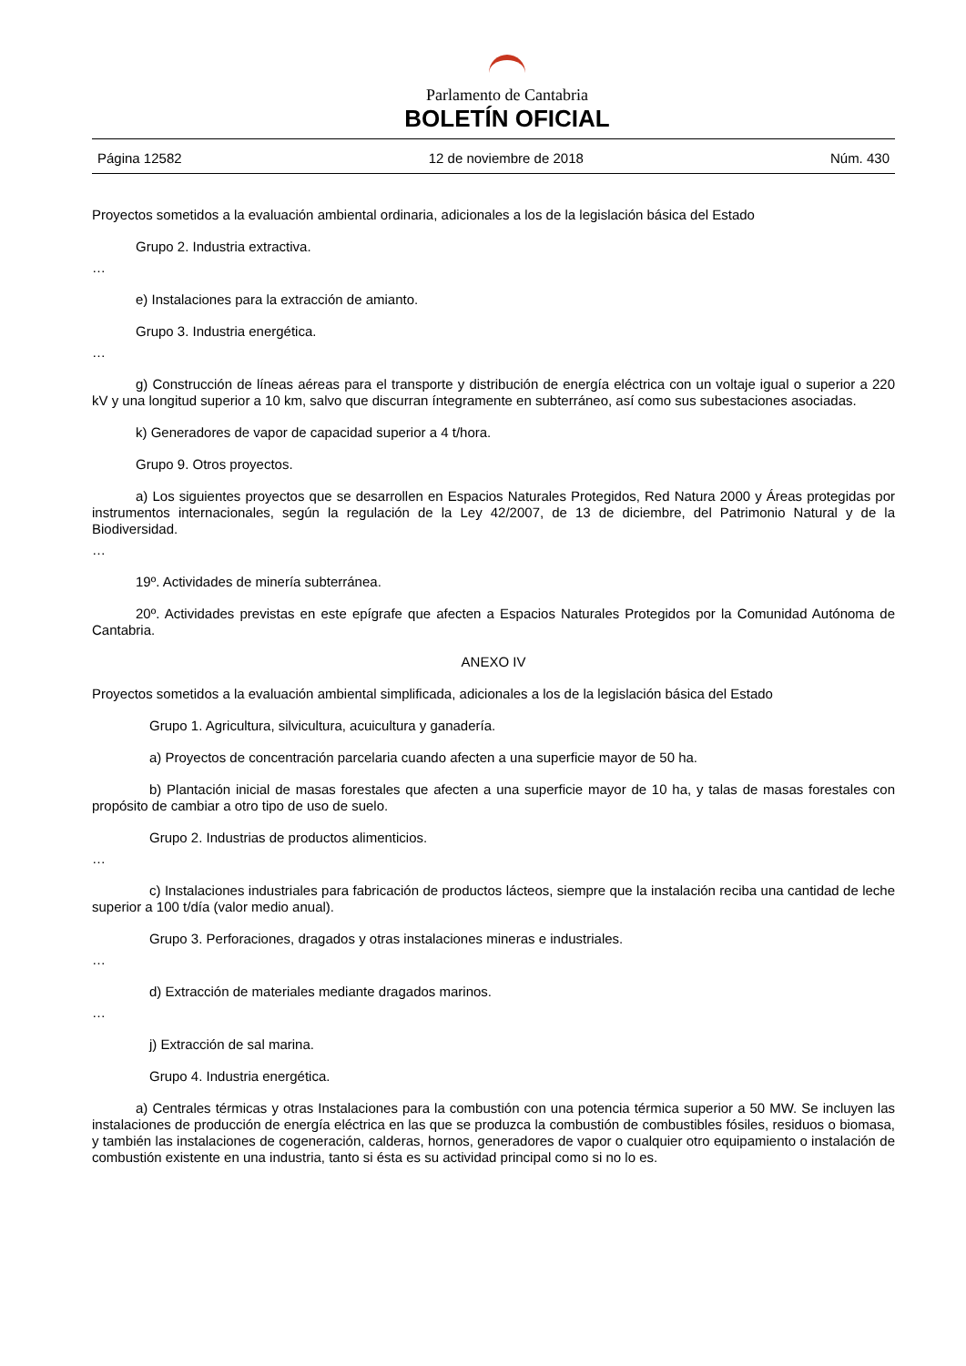Parlamento de Cantabria
BOLETÍN OFICIAL
Página 12582 12 de noviembre de 2018 Núm. 430
Proyectos sometidos a la evaluación ambiental ordinaria, adicionales a los de la legislación básica del Estado
Grupo 2. Industria extractiva.
…
e) Instalaciones para la extracción de amianto.
Grupo 3. Industria energética.
…
g) Construcción de líneas aéreas para el transporte y distribución de energía eléctrica con un voltaje igual o superior a 220 kV y una longitud superior a 10 km, salvo que discurran íntegramente en subterráneo, así como sus subestaciones asociadas.
k) Generadores de vapor de capacidad superior a 4 t/hora.
Grupo 9. Otros proyectos.
a) Los siguientes proyectos que se desarrollen en Espacios Naturales Protegidos, Red Natura 2000 y Áreas protegidas por instrumentos internacionales, según la regulación de la Ley 42/2007, de 13 de diciembre, del Patrimonio Natural y de la Biodiversidad.
…
19º. Actividades de minería subterránea.
20º. Actividades previstas en este epígrafe que afecten a Espacios Naturales Protegidos por la Comunidad Autónoma de Cantabria.
ANEXO IV
Proyectos sometidos a la evaluación ambiental simplificada, adicionales a los de la legislación básica del Estado
Grupo 1. Agricultura, silvicultura, acuicultura y ganadería.
a) Proyectos de concentración parcelaria cuando afecten a una superficie mayor de 50 ha.
b) Plantación inicial de masas forestales que afecten a una superficie mayor de 10 ha, y talas de masas forestales con propósito de cambiar a otro tipo de uso de suelo.
Grupo 2. Industrias de productos alimenticios.
…
c) Instalaciones industriales para fabricación de productos lácteos, siempre que la instalación reciba una cantidad de leche superior a 100 t/día (valor medio anual).
Grupo 3. Perforaciones, dragados y otras instalaciones mineras e industriales.
…
d) Extracción de materiales mediante dragados marinos.
…
j) Extracción de sal marina.
Grupo 4. Industria energética.
a) Centrales térmicas y otras Instalaciones para la combustión con una potencia térmica superior a 50 MW. Se incluyen las instalaciones de producción de energía eléctrica en las que se produzca la combustión de combustibles fósiles, residuos o biomasa, y también las instalaciones de cogeneración, calderas, hornos, generadores de vapor o cualquier otro equipamiento o instalación de combustión existente en una industria, tanto si ésta es su actividad principal como si no lo es.